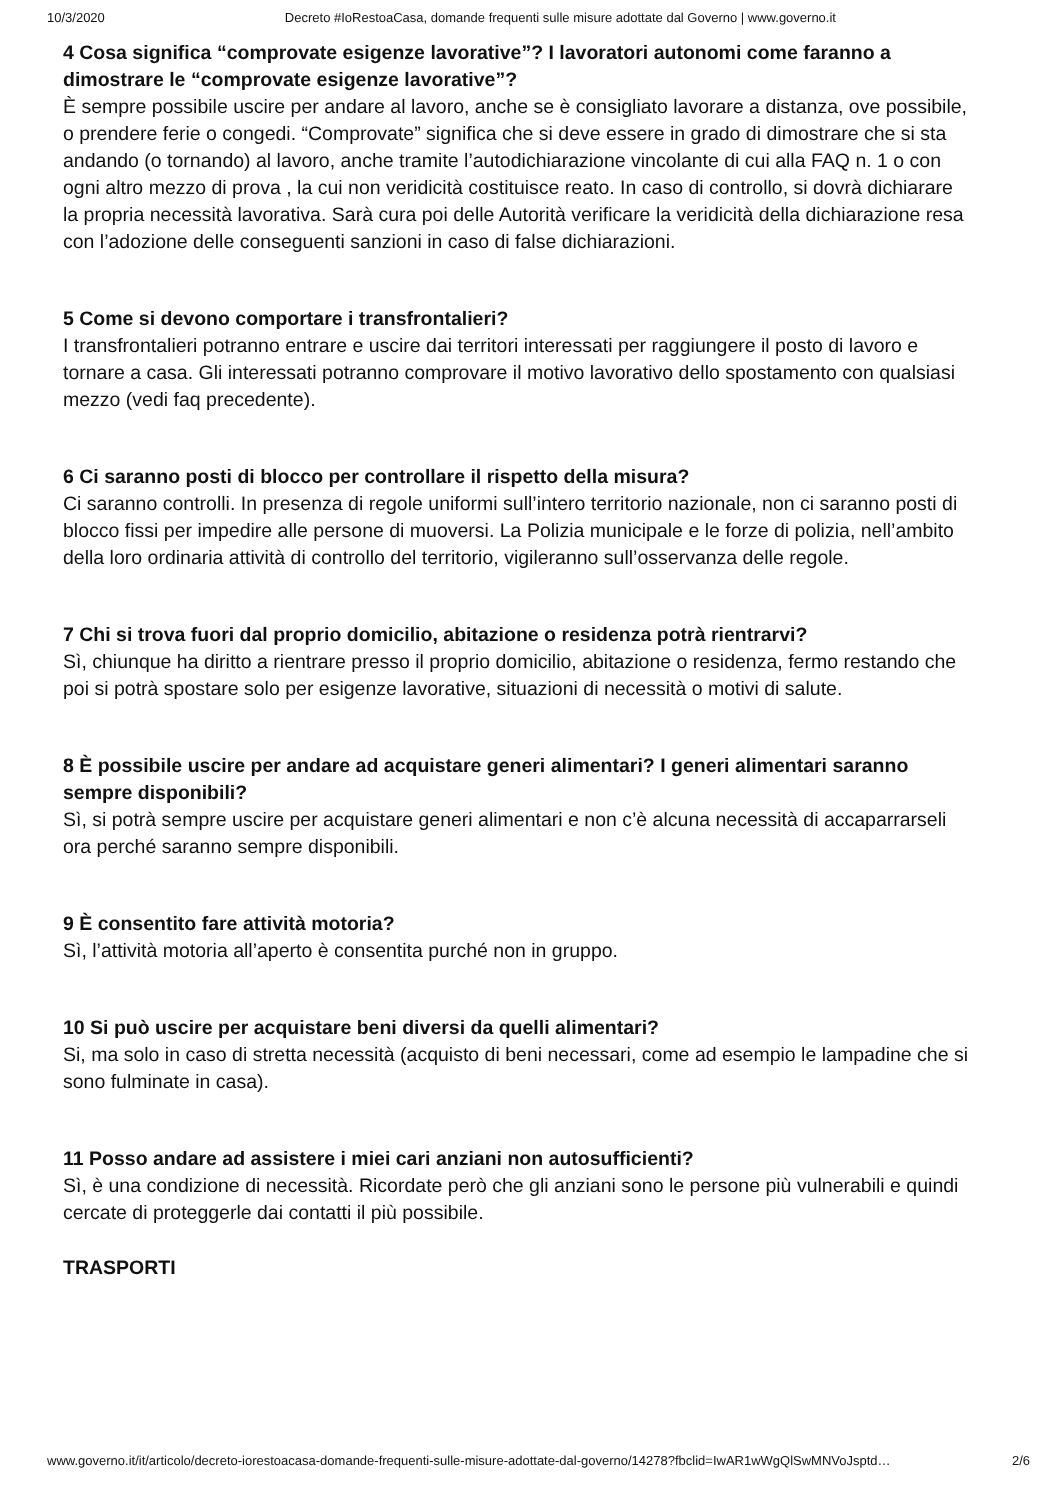10/3/2020 Decreto #IoRestoaCasa, domande frequenti sulle misure adottate dal Governo | www.governo.it
4 Cosa significa “comprovate esigenze lavorative”? I lavoratori autonomi come faranno a dimostrare le “comprovate esigenze lavorative”?
È sempre possibile uscire per andare al lavoro, anche se è consigliato lavorare a distanza, ove possibile, o prendere ferie o congedi. “Comprovate” significa che si deve essere in grado di dimostrare che si sta andando (o tornando) al lavoro, anche tramite l’autodichiarazione vincolante di cui alla FAQ n. 1 o con ogni altro mezzo di prova , la cui non veridicità costituisce reato. In caso di controllo, si dovrà dichiarare la propria necessità lavorativa. Sarà cura poi delle Autorità verificare la veridicità della dichiarazione resa con l’adozione delle conseguenti sanzioni in caso di false dichiarazioni.
5 Come si devono comportare i transfrontalieri?
I transfrontalieri potranno entrare e uscire dai territori interessati per raggiungere il posto di lavoro e tornare a casa. Gli interessati potranno comprovare il motivo lavorativo dello spostamento con qualsiasi mezzo (vedi faq precedente).
6 Ci saranno posti di blocco per controllare il rispetto della misura?
Ci saranno controlli. In presenza di regole uniformi sull’intero territorio nazionale, non ci saranno posti di blocco fissi per impedire alle persone di muoversi. La Polizia municipale e le forze di polizia, nell’ambito della loro ordinaria attività di controllo del territorio, vigileranno sull’osservanza delle regole.
7 Chi si trova fuori dal proprio domicilio, abitazione o residenza potrà rientrarvi?
Sì, chiunque ha diritto a rientrare presso il proprio domicilio, abitazione o residenza, fermo restando che poi si potrà spostare solo per esigenze lavorative, situazioni di necessità o motivi di salute.
8 È possibile uscire per andare ad acquistare generi alimentari? I generi alimentari saranno sempre disponibili?
Sì, si potrà sempre uscire per acquistare generi alimentari e non c’è alcuna necessità di accaparrarseli ora perché saranno sempre disponibili.
9 È consentito fare attività motoria?
Sì, l’attività motoria all’aperto è consentita purché non in gruppo.
10 Si può uscire per acquistare beni diversi da quelli alimentari?
Si, ma solo in caso di stretta necessità (acquisto di beni necessari, come ad esempio le lampadine che si sono fulminate in casa).
11 Posso andare ad assistere i miei cari anziani non autosufficienti?
Sì, è una condizione di necessità. Ricordate però che gli anziani sono le persone più vulnerabili e quindi cercate di proteggerle dai contatti il più possibile.
TRASPORTI
www.governo.it/it/articolo/decreto-iorestoacasa-domande-frequenti-sulle-misure-adottate-dal-governo/14278?fbclid=IwAR1wWgQlSwMNVoJsptd… 2/6